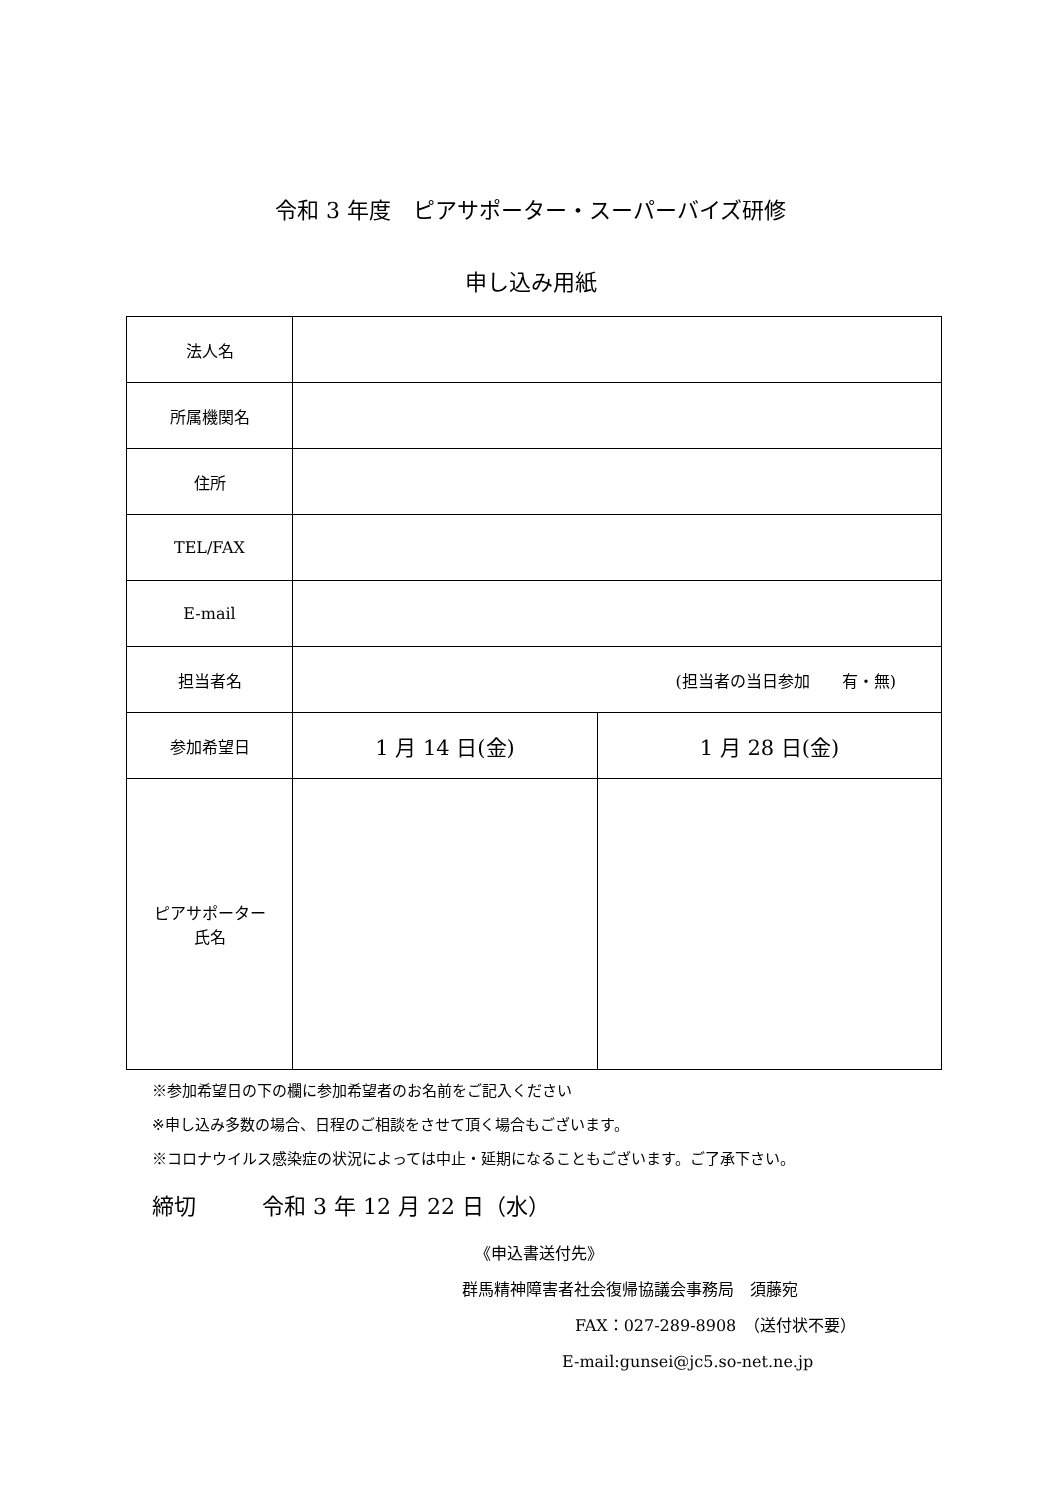令和 3 年度　ピアサポーター・スーパーバイズ研修
申し込み用紙
| 法人名 | | |
| 所属機関名 | | |
| 住所 | | |
| TEL/FAX | | |
| E-mail | | |
| 担当者名 | (担当者の当日参加 有・無) | |
| 参加希望日 | 1 月 14 日(金) | 1 月 28 日(金) |
| ピアサポーター 氏名 | | |
※参加希望日の下の欄に参加希望者のお名前をご記入ください
※申し込み多数の場合、日程のご相談をさせて頂く場合もございます。
※コロナウイルス感染症の状況によっては中止・延期になることもございます。ご了承下さい。
締切　　　令和 3 年 12 月 22 日（水）
《申込書送付先》
群馬精神障害者社会復帰協議会事務局　須藤宛
FAX：027-289-8908　（送付状不要）
E-mail:gunsei@jc5.so-net.ne.jp